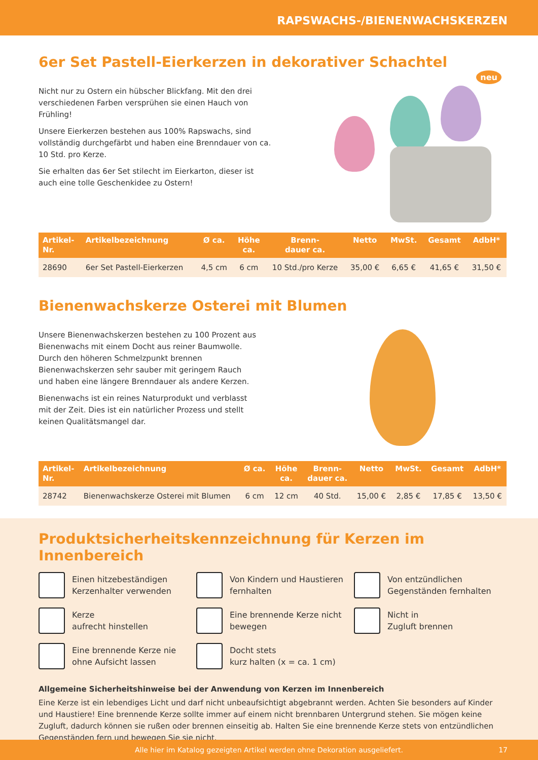RAPSWACHS-/BIENENWACHSKERZEN
6er Set Pastell-Eierkerzen in dekorativer Schachtel
Nicht nur zu Ostern ein hübscher Blickfang. Mit den drei verschiedenen Farben versprühen sie einen Hauch von Frühling!
Unsere Eierkerzen bestehen aus 100% Rapswachs, sind vollständig durchgefärbt und haben eine Brenndauer von ca. 10 Std. pro Kerze.
Sie erhalten das 6er Set stilecht im Eierkarton, dieser ist auch eine tolle Geschenkidee zu Ostern!
neu
| Artikel- Nr. | Artikelbezeichnung | Ø ca. | Höhe ca. | Brenn- dauer ca. | Netto | MwSt. | Gesamt | AdbH* |
| --- | --- | --- | --- | --- | --- | --- | --- | --- |
| 28690 | 6er Set Pastell-Eierkerzen | 4,5 cm | 6 cm | 10 Std./pro Kerze | 35,00 € | 6,65 € | 41,65 € | 31,50 € |
Bienenwachskerze Osterei mit Blumen
Unsere Bienenwachskerzen bestehen zu 100 Prozent aus Bienenwachs mit einem Docht aus reiner Baumwolle. Durch den höheren Schmelzpunkt brennen Bienenwachskerzen sehr sauber mit geringem Rauch und haben eine längere Brenndauer als andere Kerzen.
Bienenwachs ist ein reines Naturprodukt und verblasst mit der Zeit. Dies ist ein natürlicher Prozess und stellt keinen Qualitätsmangel dar.
| Artikel- Nr. | Artikelbezeichnung | Ø ca. | Höhe ca. | Brenn- dauer ca. | Netto | MwSt. | Gesamt | AdbH* |
| --- | --- | --- | --- | --- | --- | --- | --- | --- |
| 28742 | Bienenwachskerze Osterei mit Blumen | 6 cm | 12 cm | 40 Std. | 15,00 € | 2,85 € | 17,85 € | 13,50 € |
Produktsicherheitskennzeichnung für Kerzen im Innenbereich
Einen hitzebeständigen Kerzenhalter verwenden
Von Kindern und Haustieren fernhalten
Von entzündlichen Gegenständen fernhalten
Kerze
aufrecht hinstellen
Eine brennende Kerze nicht bewegen
Nicht in
Zugluft brennen
Eine brennende Kerze nie ohne Aufsicht lassen
Docht stets
kurz halten (x = ca. 1 cm)
Allgemeine Sicherheitshinweise bei der Anwendung von Kerzen im Innenbereich
Eine Kerze ist ein lebendiges Licht und darf nicht unbeaufsichtigt abgebrannt werden. Achten Sie besonders auf Kinder und Haustiere! Eine brennende Kerze sollte immer auf einem nicht brennbaren Untergrund stehen. Sie mögen keine Zugluft, dadurch können sie rußen oder brennen einseitig ab. Halten Sie eine brennende Kerze stets von entzündlichen Gegenständen fern und bewegen Sie sie nicht.
Alle hier im Katalog gezeigten Artikel werden ohne Dekoration ausgeliefert. 17